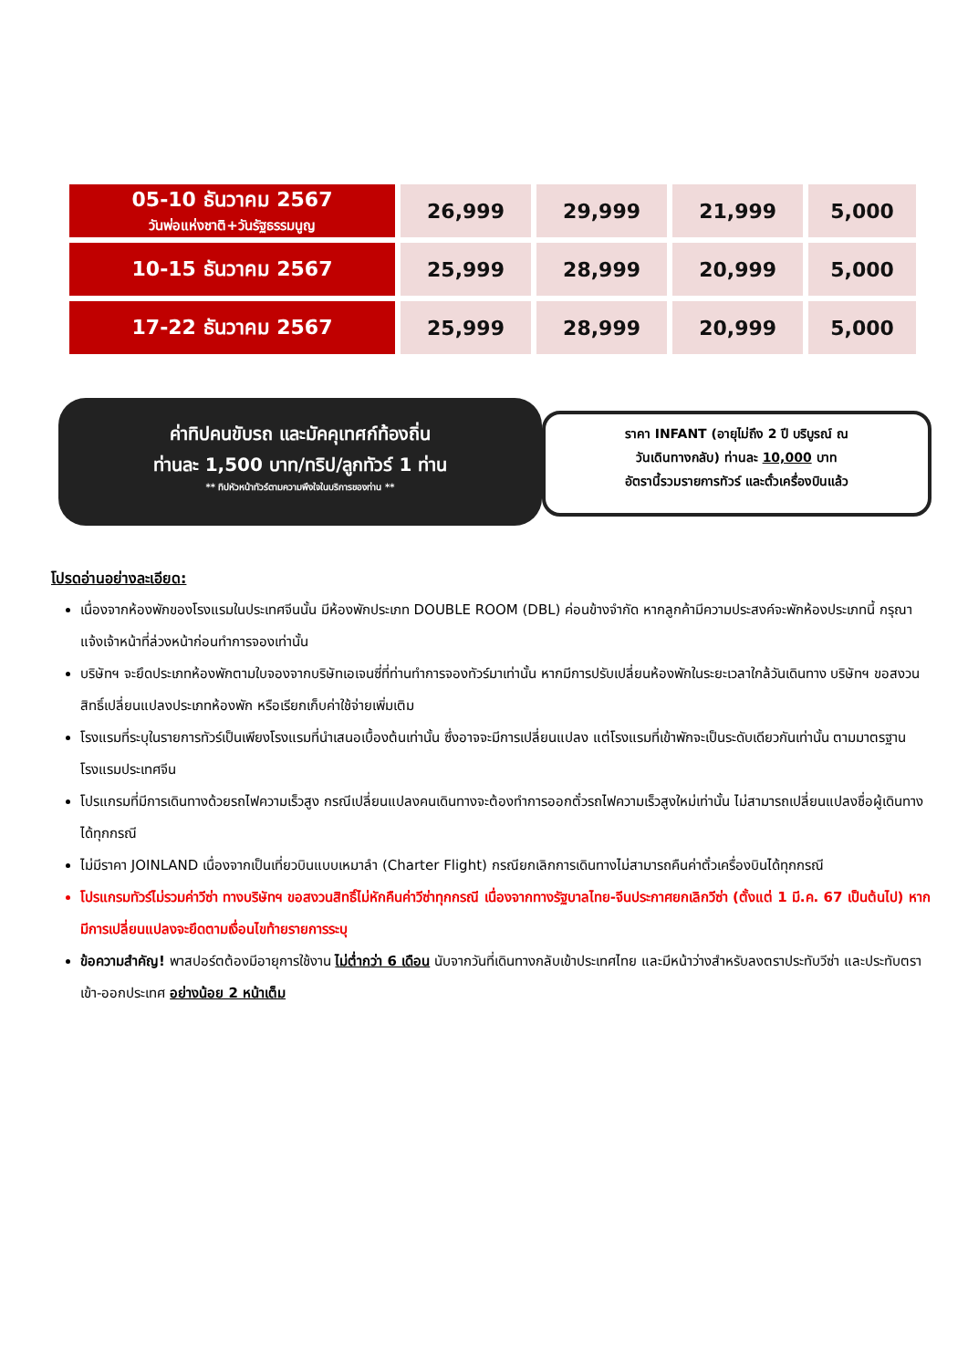| 05-10 ธันวาคม 2567 วันพ่อแห่งชาติ+วันรัฐธรรมนูญ | 26,999 | 29,999 | 21,999 | 5,000 |
| 10-15 ธันวาคม 2567 | 25,999 | 28,999 | 20,999 | 5,000 |
| 17-22 ธันวาคม 2567 | 25,999 | 28,999 | 20,999 | 5,000 |
ค่าทิปคนขับรถ และมัคคุเทศก์ท้องถิ่น
ท่านละ 1,500 บาท/ทริป/ลูกทัวร์ 1 ท่าน
** ทิปหัวหน้าทัวร์ตามความพึงใจในบริการของท่าน **
ราคา INFANT (อายุไม่ถึง 2 ปี บริบูรณ์ ณ
วันเดินทางกลับ) ท่านละ 10,000 บาท
อัตรานี้รวมรายการทัวร์ และตั๋วเครื่องบินแล้ว
โปรดอ่านอย่างละเอียด:
เนื่องจากห้องพักของโรงแรมในประเทศจีนนั้น มีห้องพักประเภท DOUBLE ROOM (DBL) ค่อนข้างจำกัด หากลูกค้ามีความประสงค์จะพักห้องประเภทนี้ กรุณาแจ้งเจ้าหน้าที่ล่วงหน้าก่อนทำการจองเท่านั้น
บริษัทฯ จะยึดประเภทห้องพักตามใบจองจากบริษัทเอเจนซี่ที่ท่านทำการจองทัวร์มาเท่านั้น หากมีการปรับเปลี่ยนห้องพักในระยะเวลาใกล้วันเดินทาง บริษัทฯ ขอสงวนสิทธิ์เปลี่ยนแปลงประเภทห้องพัก หรือเรียกเก็บค่าใช้จ่ายเพิ่มเติม
โรงแรมที่ระบุในรายการทัวร์เป็นเพียงโรงแรมที่นำเสนอเบื้องต้นเท่านั้น ซึ่งอาจจะมีการเปลี่ยนแปลง แต่โรงแรมที่เข้าพักจะเป็นระดับเดียวกันเท่านั้น ตามมาตรฐานโรงแรมประเทศจีน
โปรแกรมที่มีการเดินทางด้วยรถไฟความเร็วสูง กรณีเปลี่ยนแปลงคนเดินทางจะต้องทำการออกตั๋วรถไฟความเร็วสูงใหม่เท่านั้น ไม่สามารถเปลี่ยนแปลงชื่อผู้เดินทางได้ทุกกรณี
ไม่มีราคา JOINLAND เนื่องจากเป็นเที่ยวบินแบบเหมาลำ (Charter Flight) กรณียกเลิกการเดินทางไม่สามารถคืนค่าตั๋วเครื่องบินได้ทุกกรณี
โปรแกรมทัวร์ไม่รวมค่าวีซ่า ทางบริษัทฯ ขอสงวนสิทธิ์ไม่หักคืนค่าวีซ่าทุกกรณี เนื่องจากทางรัฐบาลไทย-จีนประกาศยกเลิกวีซ่า (ตั้งแต่ 1 มี.ค. 67 เป็นต้นไป) หากมีการเปลี่ยนแปลงจะยึดตามเงื่อนไขท้ายรายการระบุ
ข้อความสำคัญ! พาสปอร์ตต้องมีอายุการใช้งาน ไม่ต่ำกว่า 6 เดือน นับจากวันที่เดินทางกลับเข้าประเทศไทย และมีหน้าว่างสำหรับลงตราประทับวีซ่า และประทับตราเข้า-ออกประเทศ อย่างน้อย 2 หน้าเต็ม